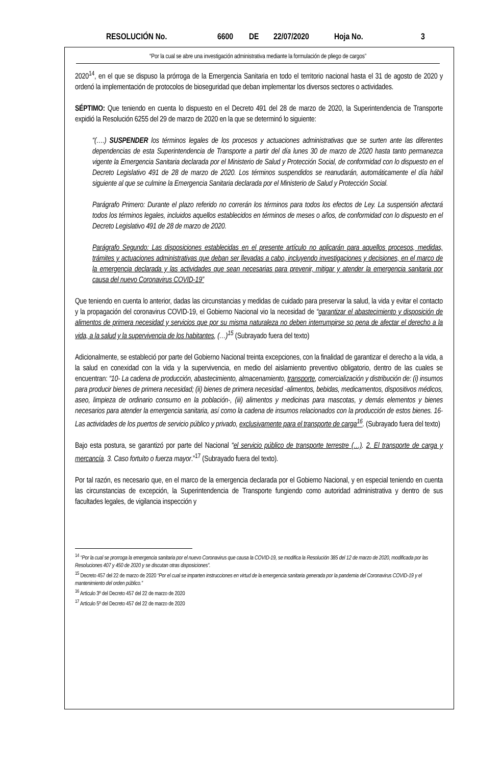RESOLUCIÓN No. 6600 DE 22/07/2020 Hoja No. 3
“Por la cual se abre una investigación administrativa mediante la formulación de pliego de cargos”
2020<sup>14</sup>, en el que se dispuso la prórroga de la Emergencia Sanitaria en todo el territorio nacional hasta el 31 de agosto de 2020 y ordenó la implementación de protocolos de bioseguridad que deban implementar los diversos sectores o actividades.
SÉPTIMO: Que teniendo en cuenta lo dispuesto en el Decreto 491 del 28 de marzo de 2020, la Superintendencia de Transporte expidió la Resolución 6255 del 29 de marzo de 2020 en la que se determinó lo siguiente:
“(….) SUSPENDER los términos legales de los procesos y actuaciones administrativas que se surten ante las diferentes dependencias de esta Superintendencia de Transporte a partir del día lunes 30 de marzo de 2020 hasta tanto permanezca vigente la Emergencia Sanitaria declarada por el Ministerio de Salud y Protección Social, de conformidad con lo dispuesto en el Decreto Legislativo 491 de 28 de marzo de 2020. Los términos suspendidos se reanudarán, automáticamente el día hábil siguiente al que se culmine la Emergencia Sanitaria declarada por el Ministerio de Salud y Protección Social.
Parágrafo Primero: Durante el plazo referido no correrán los términos para todos los efectos de Ley. La suspensión afectará todos los términos legales, incluidos aquellos establecidos en términos de meses o años, de conformidad con lo dispuesto en el Decreto Legislativo 491 de 28 de marzo de 2020.
Parágrafo Segundo: Las disposiciones establecidas en el presente artículo no aplicarán para aquellos procesos, medidas, trámites y actuaciones administrativas que deban ser llevadas a cabo, incluyendo investigaciones y decisiones, en el marco de la emergencia declarada y las actividades que sean necesarias para prevenir, mitigar y atender la emergencia sanitaria por causa del nuevo Coronavirus COVID-19”
Que teniendo en cuenta lo anterior, dadas las circunstancias y medidas de cuidado para preservar la salud, la vida y evitar el contacto y la propagación del coronavirus COVID-19, el Gobierno Nacional vio la necesidad de “garantizar el abastecimiento y disposición de alimentos de primera necesidad y servicios que por su misma naturaleza no deben interrumpirse so pena de afectar el derecho a la vida, a la salud y la supervivencia de los habitantes, (…)<sup>15</sup> (Subrayado fuera del texto)
Adicionalmente, se estableció por parte del Gobierno Nacional treinta excepciones, con la finalidad de garantizar el derecho a la vida, a la salud en conexidad con la vida y la supervivencia, en medio del aislamiento preventivo obligatorio, dentro de las cuales se encuentran: “10- La cadena de producción, abastecimiento, almacenamiento, transporte, comercialización y distribución de: (i) insumos para producir bienes de primera necesidad; (ii) bienes de primera necesidad -alimentos, bebidas, medicamentos, dispositivos médicos, aseo, limpieza de ordinario consumo en la población-, (iii) alimentos y medicinas para mascotas, y demás elementos y bienes necesarios para atender la emergencia sanitaria, así como la cadena de insumos relacionados con la producción de estos bienes. 16-Las actividades de los puertos de servicio público y privado, exclusivamente para el transporte de carga<sup>16</sup>. (Subrayado fuera del texto)
Bajo esta postura, se garantizó por parte del Nacional “el servicio público de transporte terrestre (…). 2. El transporte de carga y mercancía. 3. Caso fortuito o fuerza mayor.”<sup>17</sup> (Subrayado fuera del texto).
Por tal razón, es necesario que, en el marco de la emergencia declarada por el Gobierno Nacional, y en especial teniendo en cuenta las circunstancias de excepción, la Superintendencia de Transporte fungiendo como autoridad administrativa y dentro de sus facultades legales, de vigilancia inspección y
<sup>14</sup> “Por la cual se prorroga la emergencia sanitaria por el nuevo Coronavirus que causa la COVID-19, se modifica la Resolución 385 del 12 de marzo de 2020, modificada por las Resoluciones 407 y 450 de 2020 y se discutan otras disposiciones”.
<sup>15</sup> Decreto 457 del 22 de marzo de 2020 “Por el cual se imparten instrucciones en virtud de la emergencia sanitaria generada por la pandemia del Coronavirus COVID-19 y el mantenimiento del orden público.”
<sup>16</sup> Artículo 3º del Decreto 457 del 22 de marzo de 2020
<sup>17</sup> Artículo 5º del Decreto 457 del 22 de marzo de 2020